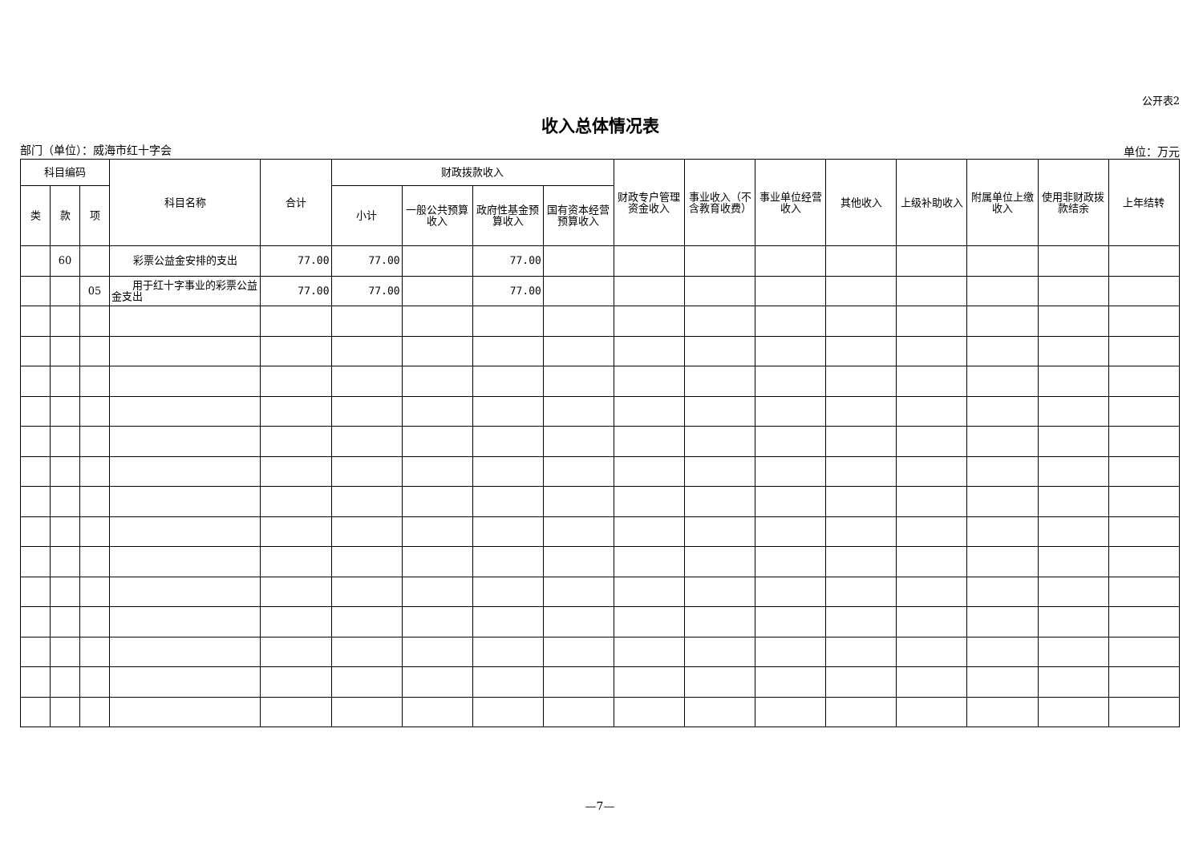公开表2
收入总体情况表
部门（单位）：威海市红十字会 单位：万元
| 科目编码 | | | 科目名称 | 合计 | 财政拨款收入 | | | | 财政专户管理资金收入 | 事业收入（不含教育收费） | 事业单位经营收入 | 其他收入 | 上级补助收入 | 附属单位上缴收入 | 使用非财政拨款结余 | 上年结转 |
| --- | --- | --- | --- | --- | --- | --- | --- | --- | --- | --- | --- | --- | --- | --- | --- | --- |
| 类 | 款 | 项 | | | 小计 | 一般公共预算收入 | 政府性基金预算收入 | 国有资本经营预算收入 | | | | | | | | |
| | 60 | | 彩票公益金安排的支出 | 77.00 | 77.00 | | 77.00 | | | | | | | | | |
| | | 05 | 用于红十字事业的彩票公益金支出 | 77.00 | 77.00 | | 77.00 | | | | | | | | | |
—7—